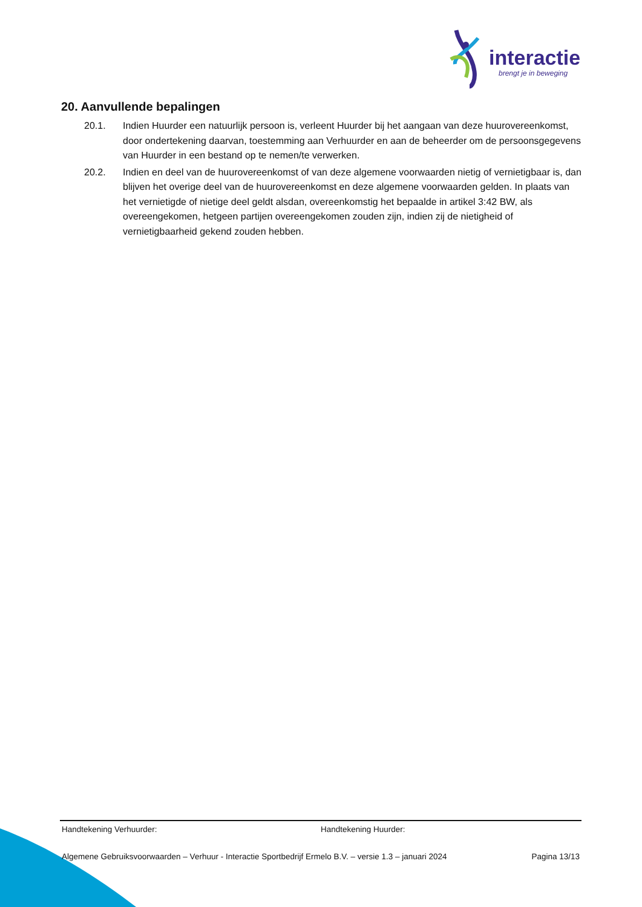interactie
brengt je in beweging
20. Aanvullende bepalingen
20.1. Indien Huurder een natuurlijk persoon is, verleent Huurder bij het aangaan van deze huurovereenkomst, door ondertekening daarvan, toestemming aan Verhuurder en aan de beheerder om de persoonsgegevens van Huurder in een bestand op te nemen/te verwerken.
20.2. Indien en deel van de huurovereenkomst of van deze algemene voorwaarden nietig of vernietigbaar is, dan blijven het overige deel van de huurovereenkomst en deze algemene voorwaarden gelden. In plaats van het vernietigde of nietige deel geldt alsdan, overeenkomstig het bepaalde in artikel 3:42 BW, als overeengekomen, hetgeen partijen overeengekomen zouden zijn, indien zij de nietigheid of vernietigbaarheid gekend zouden hebben.
Handtekening Verhuurder: Handtekening Huurder:
Algemene Gebruiksvoorwaarden – Verhuur - Interactie Sportbedrijf Ermelo B.V. – versie 1.3 – januari 2024 Pagina 13/13